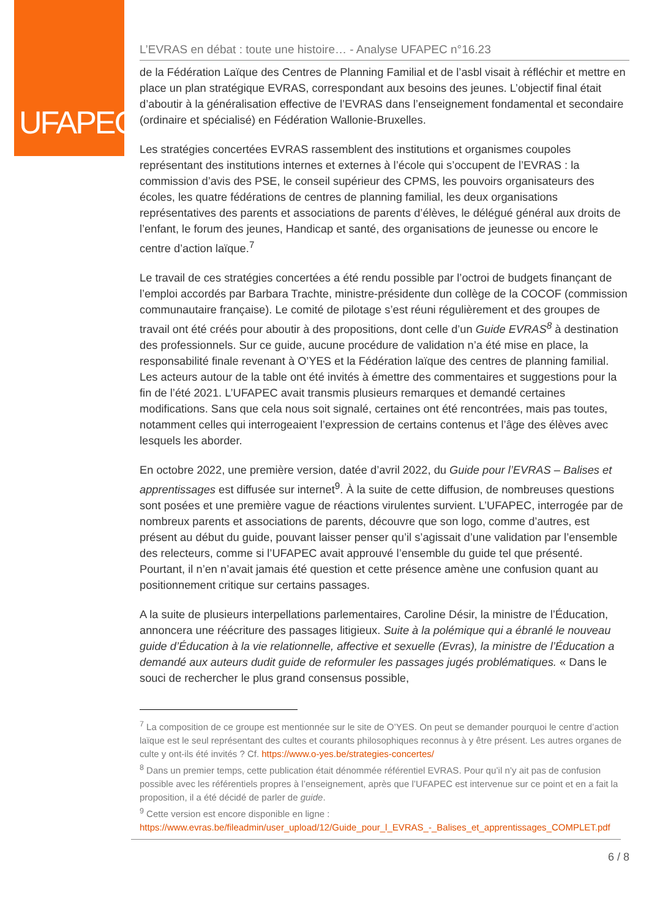UFAPEC
L’EVRAS en débat : toute une histoire… - Analyse UFAPEC n°16.23
de la Fédération Laïque des Centres de Planning Familial et de l’asbl visait à réfléchir et mettre en place un plan stratégique EVRAS, correspondant aux besoins des jeunes. L’objectif final était d’aboutir à la généralisation effective de l’EVRAS dans l’enseignement fondamental et secondaire (ordinaire et spécialisé) en Fédération Wallonie-Bruxelles.
Les stratégies concertées EVRAS rassemblent des institutions et organismes coupoles représentant des institutions internes et externes à l’école qui s’occupent de l’EVRAS : la commission d’avis des PSE, le conseil supérieur des CPMS, les pouvoirs organisateurs des écoles, les quatre fédérations de centres de planning familial, les deux organisations représentatives des parents et associations de parents d’élèves, le délégué général aux droits de l’enfant, le forum des jeunes, Handicap et santé, des organisations de jeunesse ou encore le centre d’action laïque.<sup>7</sup>
Le travail de ces stratégies concertées a été rendu possible par l’octroi de budgets finançant de l’emploi accordés par Barbara Trachte, ministre-présidente dun collège de la COCOF (commission communautaire française). Le comité de pilotage s’est réuni régulièrement et des groupes de travail ont été créés pour aboutir à des propositions, dont celle d’un Guide EVRAS<sup>8</sup> à destination des professionnels. Sur ce guide, aucune procédure de validation n’a été mise en place, la responsabilité finale revenant à O’YES et la Fédération laïque des centres de planning familial. Les acteurs autour de la table ont été invités à émettre des commentaires et suggestions pour la fin de l’été 2021. L’UFAPEC avait transmis plusieurs remarques et demandé certaines modifications. Sans que cela nous soit signalé, certaines ont été rencontrées, mais pas toutes, notamment celles qui interrogeaient l’expression de certains contenus et l’âge des élèves avec lesquels les aborder.
En octobre 2022, une première version, datée d’avril 2022, du Guide pour l’EVRAS – Balises et apprentissages est diffusée sur internet<sup>9</sup>. À la suite de cette diffusion, de nombreuses questions sont posées et une première vague de réactions virulentes survient. L’UFAPEC, interrogée par de nombreux parents et associations de parents, découvre que son logo, comme d’autres, est présent au début du guide, pouvant laisser penser qu’il s’agissait d’une validation par l’ensemble des relecteurs, comme si l’UFAPEC avait approuvé l’ensemble du guide tel que présenté. Pourtant, il n’en n’avait jamais été question et cette présence amène une confusion quant au positionnement critique sur certains passages.
A la suite de plusieurs interpellations parlementaires, Caroline Désir, la ministre de l’Éducation, annoncera une réécriture des passages litigieux. Suite à la polémique qui a ébranlé le nouveau guide d’Éducation à la vie relationnelle, affective et sexuelle (Evras), la ministre de l’Éducation a demandé aux auteurs dudit guide de reformuler les passages jugés problématiques. « Dans le souci de rechercher le plus grand consensus possible,
<sup>7</sup> La composition de ce groupe est mentionnée sur le site de O’YES. On peut se demander pourquoi le centre d’action laïque est le seul représentant des cultes et courants philosophiques reconnus à y être présent. Les autres organes de culte y ont-ils été invités ? Cf. https://www.o-yes.be/strategies-concertes/
<sup>8</sup> Dans un premier temps, cette publication était dénommée référentiel EVRAS. Pour qu’il n’y ait pas de confusion possible avec les référentiels propres à l’enseignement, après que l’UFAPEC est intervenue sur ce point et en a fait la proposition, il a été décidé de parler de guide.
<sup>9</sup> Cette version est encore disponible en ligne :
https://www.evras.be/fileadmin/user_upload/12/Guide_pour_l_EVRAS_-_Balises_et_apprentissages_COMPLET.pdf
6 / 8